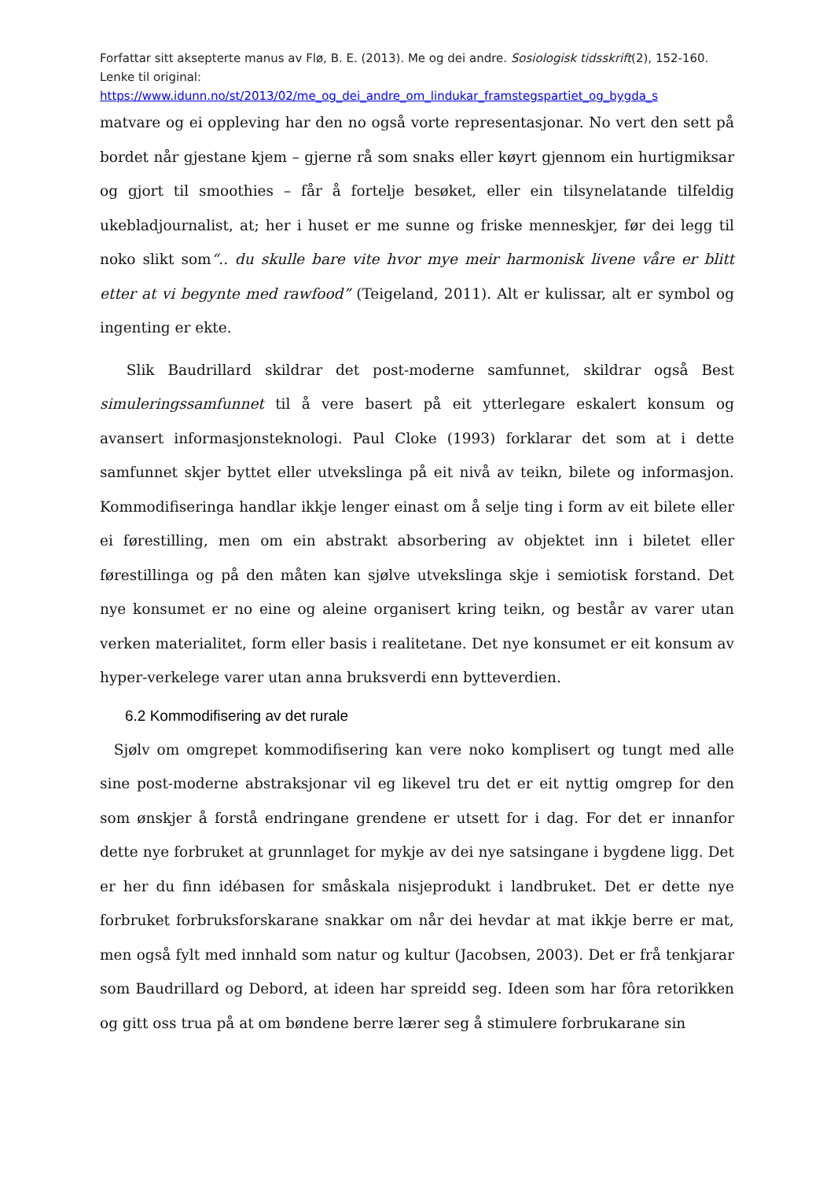Forfattar sitt aksepterte manus av Flø, B. E. (2013). Me og dei andre. Sosiologisk tidsskrift(2), 152-160. Lenke til original:
https://www.idunn.no/st/2013/02/me_og_dei_andre_om_lindukar_framstegspartiet_og_bygda_s
matvare og ei oppleving har den no også vorte representasjonar. No vert den sett på bordet når gjestane kjem – gjerne rå som snaks eller køyrt gjennom ein hurtigmiksar og gjort til smoothies – får å fortelje besøket, eller ein tilsynelatande tilfeldig ukebladjournalist, at; her i huset er me sunne og friske menneskjer, før dei legg til noko slikt som“.. du skulle bare vite hvor mye meir harmonisk livene våre er blitt etter at vi begynte med rawfood” (Teigeland, 2011). Alt er kulissar, alt er symbol og ingenting er ekte.
Slik Baudrillard skildrar det post-moderne samfunnet, skildrar også Best simuleringssamfunnet til å vere basert på eit ytterlegare eskalert konsum og avansert informasjonsteknologi. Paul Cloke (1993) forklarar det som at i dette samfunnet skjer byttet eller utvekslinga på eit nivå av teikn, bilete og informasjon. Kommodifiseringa handlar ikkje lenger einast om å selje ting i form av eit bilete eller ei førestilling, men om ein abstrakt absorbering av objektet inn i biletet eller førestillinga og på den måten kan sjølve utvekslinga skje i semiotisk forstand. Det nye konsumet er no eine og aleine organisert kring teikn, og består av varer utan verken materialitet, form eller basis i realitetane. Det nye konsumet er eit konsum av hyper-verkelege varer utan anna bruksverdi enn bytteverdien.
6.2 Kommodifisering av det rurale
Sjølv om omgrepet kommodifisering kan vere noko komplisert og tungt med alle sine post-moderne abstraksjonar vil eg likevel tru det er eit nyttig omgrep for den som ønskjer å forstå endringane grendene er utsett for i dag. For det er innanfor dette nye forbruket at grunnlaget for mykje av dei nye satsingane i bygdene ligg. Det er her du finn idébasen for småskala nisjeprodukt i landbruket. Det er dette nye forbruket forbruksforskarane snakkar om når dei hevdar at mat ikkje berre er mat, men også fylt med innhald som natur og kultur (Jacobsen, 2003). Det er frå tenkjarar som Baudrillard og Debord, at ideen har spreidd seg. Ideen som har fôra retorikken og gitt oss trua på at om bøndene berre lærer seg å stimulere forbrukarane sin